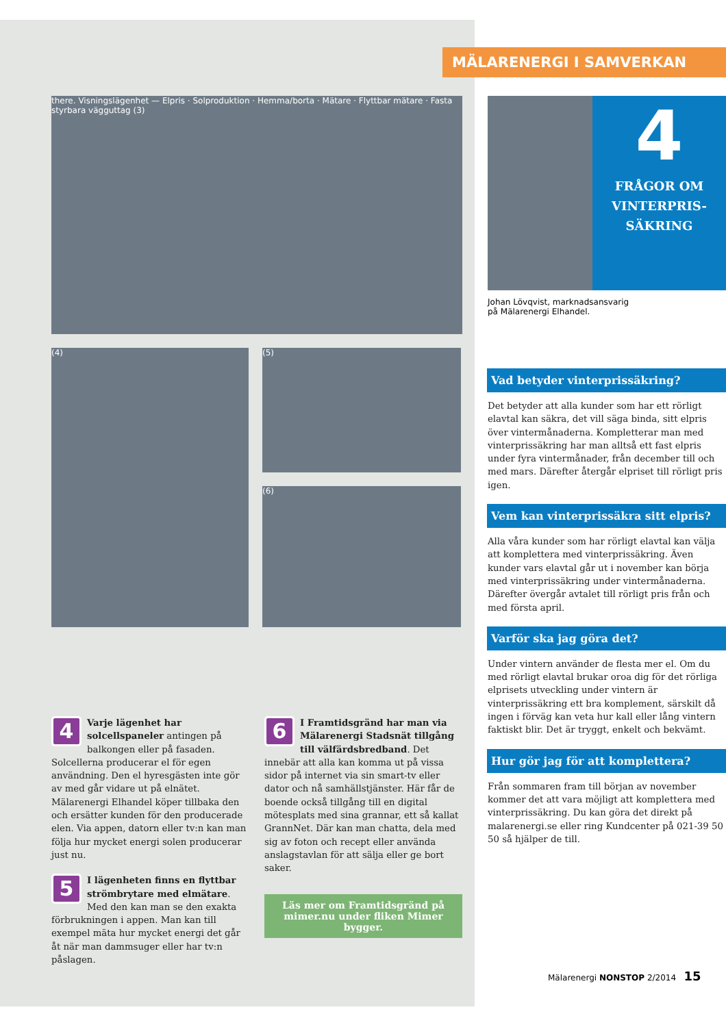MÄLARENERGI I SAMVERKAN
there. Visningslägenhet — Elpris · Solproduktion · Hemma/borta · Mätare · Flyttbar mätare · Fasta styrbara vägguttag (3)
(4)
(5)
(6)
4 Varje lägenhet har solcellspaneler antingen på balkongen eller på fasaden. Solcellerna producerar el för egen användning. Den el hyresgästen inte gör av med går vidare ut på elnätet. Mälarenergi Elhandel köper tillbaka den och ersätter kunden för den producerade elen. Via appen, datorn eller tv:n kan man följa hur mycket energi solen producerar just nu.
5 I lägenheten finns en flyttbar strömbrytare med elmätare. Med den kan man se den exakta förbrukningen i appen. Man kan till exempel mäta hur mycket energi det går åt när man dammsuger eller har tv:n påslagen.
6 I Framtidsgränd har man via Mälarenergi Stadsnät tillgång till välfärdsbredband. Det innebär att alla kan komma ut på vissa sidor på internet via sin smart-tv eller dator och nå samhällstjänster. Här får de boende också tillgång till en digital mötesplats med sina grannar, ett så kallat GrannNet. Där kan man chatta, dela med sig av foton och recept eller använda anslagstavlan för att sälja eller ge bort saker.
Läs mer om Framtidsgränd på mimer.nu under fliken Mimer bygger.
4
FRÅGOR OM VINTERPRIS-SÄKRING
Johan Lövqvist, marknadsansvarig
på Mälarenergi Elhandel.
Vad betyder vinterprissäkring?
Det betyder att alla kunder som har ett rörligt elavtal kan säkra, det vill säga binda, sitt elpris över vintermånaderna. Kompletterar man med vinterprissäkring har man alltså ett fast elpris under fyra vintermånader, från december till och med mars. Därefter återgår elpriset till rörligt pris igen.
Vem kan vinterprissäkra sitt elpris?
Alla våra kunder som har rörligt elavtal kan välja att komplettera med vinterprissäkring. Även kunder vars elavtal går ut i november kan börja med vinterprissäkring under vintermånaderna. Därefter övergår avtalet till rörligt pris från och med första april.
Varför ska jag göra det?
Under vintern använder de flesta mer el. Om du med rörligt elavtal brukar oroa dig för det rörliga elprisets utveckling under vintern är vinterprissäkring ett bra komplement, särskilt då ingen i förväg kan veta hur kall eller lång vintern faktiskt blir. Det är tryggt, enkelt och bekvämt.
Hur gör jag för att komplettera?
Från sommaren fram till början av november kommer det att vara möjligt att komplettera med vinterprissäkring. Du kan göra det direkt på malarenergi.se eller ring Kundcenter på 021-39 50 50 så hjälper de till.
Mälarenergi NONSTOP 2/2014 15